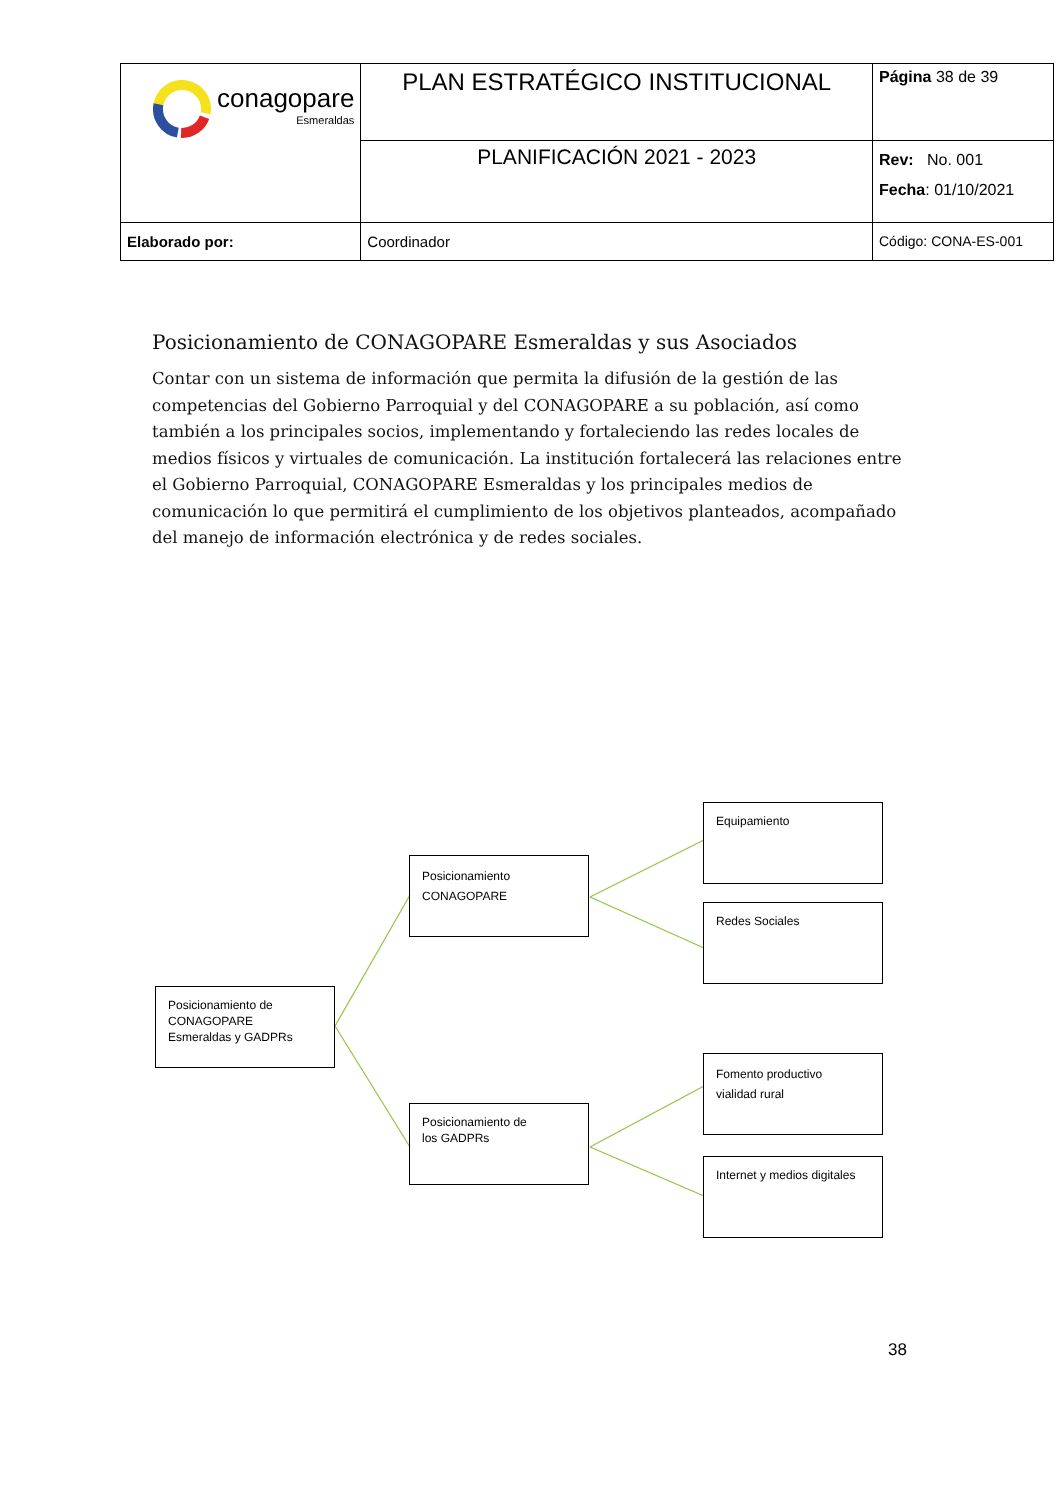| conagopare Esmeraldas | PLAN ESTRATÉGICO INSTITUCIONAL | Página 38 de 39 |
| | PLANIFICACIÓN 2021 - 2023 | Rev: No. 001 Fecha : 01/10/2021 |
| Elaborado por: | Coordinador | Código: CONA-ES-001 |
Posicionamiento de CONAGOPARE Esmeraldas y sus Asociados
Contar con un sistema de información que permita la difusión de la gestión de las competencias del Gobierno Parroquial y del CONAGOPARE a su población, así como también a los principales socios, implementando y fortaleciendo las redes locales de medios físicos y virtuales de comunicación. La institución fortalecerá las relaciones entre el Gobierno Parroquial, CONAGOPARE Esmeraldas y los principales medios de comunicación lo que permitirá el cumplimiento de los objetivos planteados, acompañado del manejo de información electrónica y de redes sociales.
Posicionamiento de
CONAGOPARE
Esmeraldas y GADPRs
Posicionamiento
CONAGOPARE
Posicionamiento de
los GADPRs
Equipamiento
Redes Sociales
Fomento productivo
vialidad rural
Internet y medios digitales
38